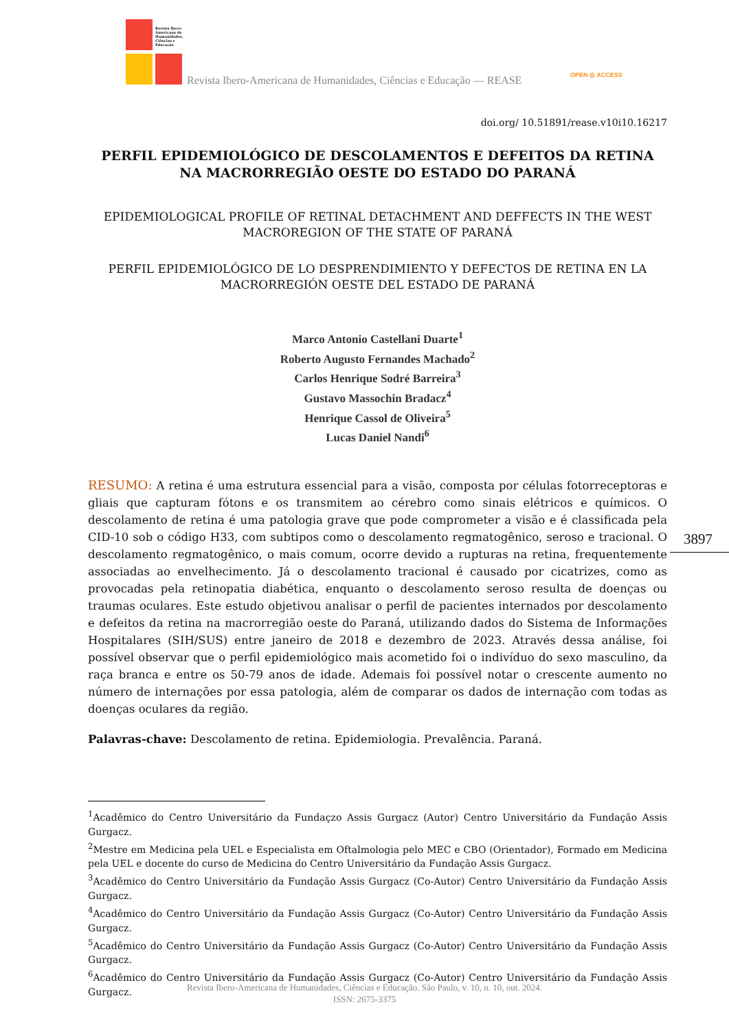Revista Ibero-Americana de Humanidades, Ciências e Educação
Revista Ibero-Americana de Humanidades, Ciências e Educação — REASE
OPEN ◎ ACCESS
doi.org/ 10.51891/rease.v10i10.16217
PERFIL EPIDEMIOLÓGICO DE DESCOLAMENTOS E DEFEITOS DA RETINA NA MACRORREGIÃO OESTE DO ESTADO DO PARANÁ
EPIDEMIOLOGICAL PROFILE OF RETINAL DETACHMENT AND DEFFECTS IN THE WEST MACROREGION OF THE STATE OF PARANÁ
PERFIL EPIDEMIOLÓGICO DE LO DESPRENDIMIENTO Y DEFECTOS DE RETINA EN LA MACRORREGIÓN OESTE DEL ESTADO DE PARANÁ
Marco Antonio Castellani Duarte<sup>1</sup>
Roberto Augusto Fernandes Machado<sup>2</sup>
Carlos Henrique Sodré Barreira<sup>3</sup>
Gustavo Massochin Bradacz<sup>4</sup>
Henrique Cassol de Oliveira<sup>5</sup>
Lucas Daniel Nandi<sup>6</sup>
RESUMO: A retina é uma estrutura essencial para a visão, composta por células fotorreceptoras e gliais que capturam fótons e os transmitem ao cérebro como sinais elétricos e químicos. O descolamento de retina é uma patologia grave que pode comprometer a visão e é classificada pela CID-10 sob o código H33, com subtipos como o descolamento regmatogênico, seroso e tracional. O descolamento regmatogênico, o mais comum, ocorre devido a rupturas na retina, frequentemente associadas ao envelhecimento. Já o descolamento tracional é causado por cicatrizes, como as provocadas pela retinopatia diabética, enquanto o descolamento seroso resulta de doenças ou traumas oculares. Este estudo objetivou analisar o perfil de pacientes internados por descolamento e defeitos da retina na macrorregião oeste do Paraná, utilizando dados do Sistema de Informações Hospitalares (SIH/SUS) entre janeiro de 2018 e dezembro de 2023. Através dessa análise, foi possível observar que o perfil epidemiológico mais acometido foi o indivíduo do sexo masculino, da raça branca e entre os 50-79 anos de idade. Ademais foi possível notar o crescente aumento no número de internações por essa patologia, além de comparar os dados de internação com todas as doenças oculares da região.
Palavras-chave: Descolamento de retina. Epidemiologia. Prevalência. Paraná.
<sup>1</sup> Acadêmico do Centro Universitário da Fundaçzo Assis Gurgacz (Autor) Centro Universitário da Fundação Assis Gurgacz.
<sup>2</sup> Mestre em Medicina pela UEL e Especialista em Oftalmologia pelo MEC e CBO (Orientador), Formado em Medicina pela UEL e docente do curso de Medicina do Centro Universitário da Fundação Assis Gurgacz.
<sup>3</sup> Acadêmico do Centro Universitário da Fundação Assis Gurgacz (Co-Autor) Centro Universitário da Fundação Assis Gurgacz.
<sup>4</sup> Acadêmico do Centro Universitário da Fundação Assis Gurgacz (Co-Autor) Centro Universitário da Fundação Assis Gurgacz.
<sup>5</sup> Acadêmico do Centro Universitário da Fundação Assis Gurgacz (Co-Autor) Centro Universitário da Fundação Assis Gurgacz.
<sup>6</sup> Acadêmico do Centro Universitário da Fundação Assis Gurgacz (Co-Autor) Centro Universitário da Fundação Assis Gurgacz.
3897
Revista Ibero-Americana de Humanidades, Ciências e Educação. São Paulo, v. 10, n. 10, out. 2024.
ISSN: 2675-3375